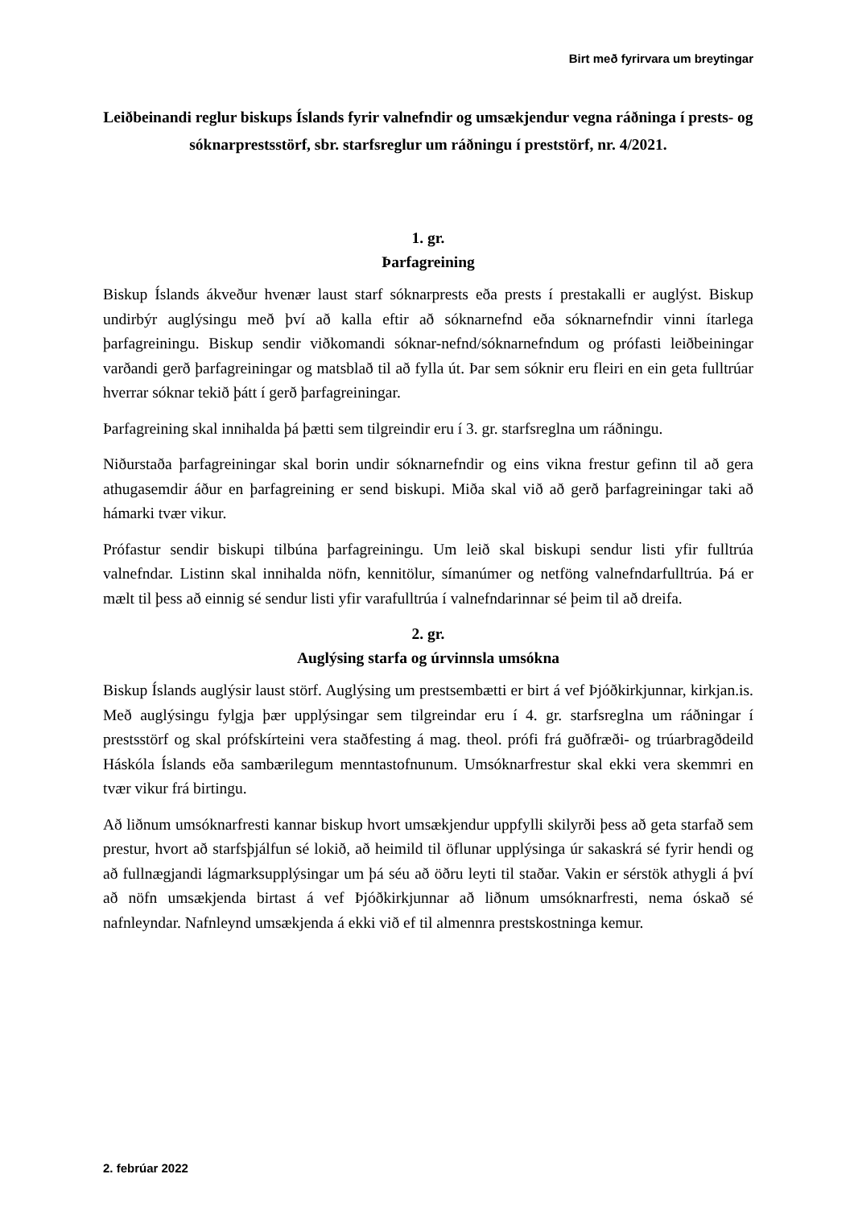Birt með fyrirvara um breytingar
Leiðbeinandi reglur biskups Íslands fyrir valnefndir og umsækjendur vegna ráðninga í prests- og sóknarprestsstörf, sbr. starfsreglur um ráðningu í preststörf, nr. 4/2021.
1. gr.
Þarfagreining
Biskup Íslands ákveður hvenær laust starf sóknarprests eða prests í prestakalli er auglýst. Biskup undirbýr auglýsingu með því að kalla eftir að sóknarnefnd eða sóknarnefndir vinni ítarlega þarfagreiningu. Biskup sendir viðkomandi sóknar-nefnd/sóknarnefndum og prófasti leiðbeiningar varðandi gerð þarfagreiningar og matsblað til að fylla út. Þar sem sóknir eru fleiri en ein geta fulltrúar hverrar sóknar tekið þátt í gerð þarfagreiningar.
Þarfagreining skal innihalda þá þætti sem tilgreindir eru í 3. gr. starfsreglna um ráðningu.
Niðurstaða þarfagreiningar skal borin undir sóknarnefndir og eins vikna frestur gefinn til að gera athugasemdir áður en þarfagreining er send biskupi. Miða skal við að gerð þarfagreiningar taki að hámarki tvær vikur.
Prófastur sendir biskupi tilbúna þarfagreiningu. Um leið skal biskupi sendur listi yfir fulltrúa valnefndar. Listinn skal innihalda nöfn, kennitölur, símanúmer og netföng valnefndarfulltrúa. Þá er mælt til þess að einnig sé sendur listi yfir varafulltrúa í valnefndarinnar sé þeim til að dreifa.
2. gr.
Auglýsing starfa og úrvinnsla umsókna
Biskup Íslands auglýsir laust störf. Auglýsing um prestsembætti er birt á vef Þjóðkirkjunnar, kirkjan.is. Með auglýsingu fylgja þær upplýsingar sem tilgreindar eru í 4. gr. starfsreglna um ráðningar í prestsstörf og skal prófskírteini vera staðfesting á mag. theol. prófi frá guðfræði- og trúarbragðdeild Háskóla Íslands eða sambærilegum menntastofnunum. Umsóknarfrestur skal ekki vera skemmri en tvær vikur frá birtingu.
Að liðnum umsóknarfresti kannar biskup hvort umsækjendur uppfylli skilyrði þess að geta starfað sem prestur, hvort að starfsþjálfun sé lokið, að heimild til öflunar upplýsinga úr sakaskrá sé fyrir hendi og að fullnægjandi lágmarksupplýsingar um þá séu að öðru leyti til staðar. Vakin er sérstök athygli á því að nöfn umsækjenda birtast á vef Þjóðkirkjunnar að liðnum umsóknarfresti, nema óskað sé nafnleyndar. Nafnleynd umsækjenda á ekki við ef til almennra prestskostninga kemur.
2. febrúar 2022